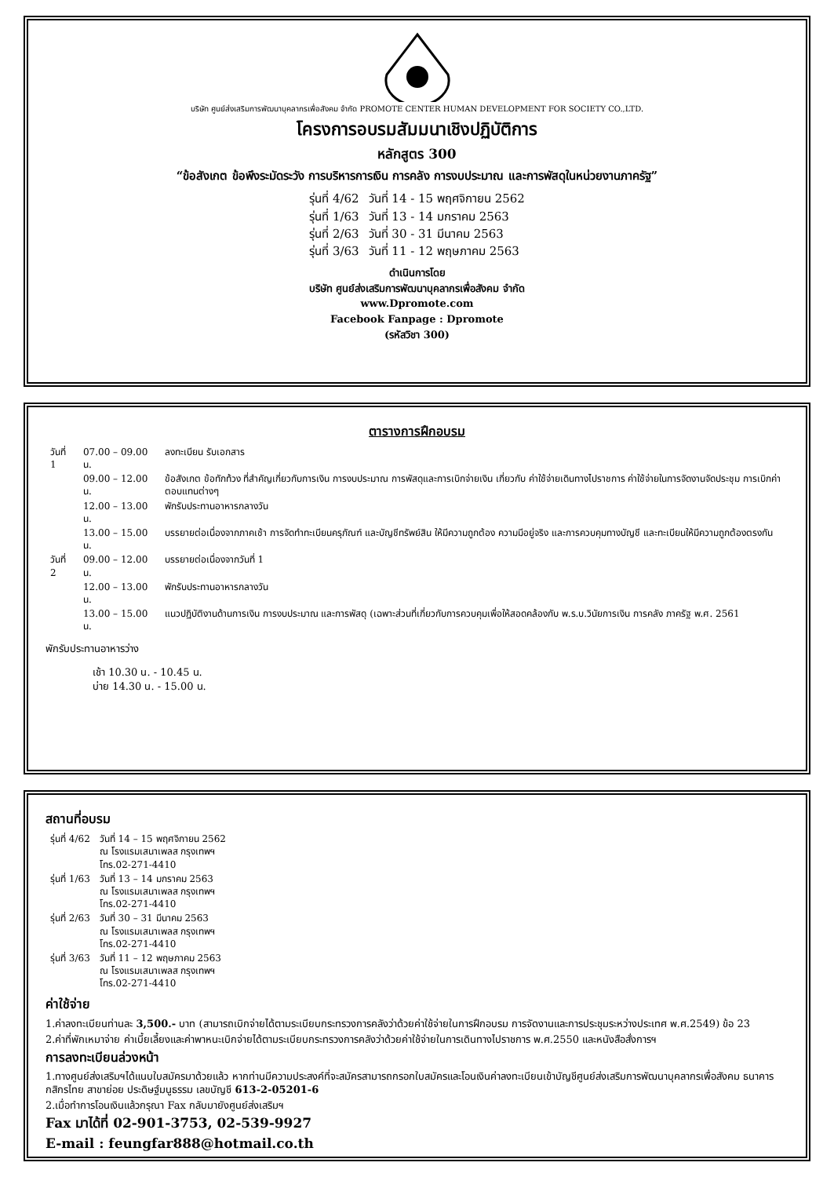บริษัท ศูนย์ส่งเสริมการพัฒนาบุคลากรเพื่อสังคม จำกัด PROMOTE CENTER HUMAN DEVELOPMENT FOR SOCIETY CO.,LTD.
โครงการอบรมสัมมนาเชิงปฏิบัติการ
หลักสูตร 300
“ข้อสังเกต ข้อพึงระมัดระวัง การบริหารการเงิน การคลัง การงบประมาณ และการพัสดุในหน่วยงานภาครัฐ”
| รุ่นที่ 4/62 | วันที่ 14 - 15 พฤศจิกายน 2562 |
| รุ่นที่ 1/63 | วันที่ 13 - 14 มกราคม 2563 |
| รุ่นที่ 2/63 | วันที่ 30 - 31 มีนาคม 2563 |
| รุ่นที่ 3/63 | วันที่ 11 - 12 พฤษภาคม 2563 |
ดำเนินการโดย
บริษัท ศูนย์ส่งเสริมการพัฒนาบุคลากรเพื่อสังคม จำกัด
www.Dpromote.com
Facebook Fanpage : Dpromote
(รหัสวิชา 300)
ตารางการฝึกอบรม
| วันที่ 1 | 07.00 – 09.00 น. | ลงทะเบียน รับเอกสาร |
| | 09.00 – 12.00 น. | ข้อสังเกต ข้อทักท้วง ที่สำคัญเกี่ยวกับการเงิน การงบประมาณ การพัสดุและการเบิกจ่ายเงิน เกี่ยวกับ ค่าใช้จ่ายเดินทางไปราชการ ค่าใช้จ่ายในการจัดงานจัดประชุม การเบิกค่าตอบแทนต่างๆ |
| | 12.00 – 13.00 น. | พักรับประทานอาหารกลางวัน |
| | 13.00 – 15.00 น. | บรรยายต่อเนื่องจากภาคเช้า การจัดทำทะเบียนครุภัณฑ์ และบัญชีทรัพย์สิน ให้มีความถูกต้อง ความมีอยู่จริง และการควบคุมทางบัญชี และทะเบียนให้มีความถูกต้องตรงกัน |
| วันที่ 2 | 09.00 – 12.00 น. | บรรยายต่อเนื่องจากวันที่ 1 |
| | 12.00 – 13.00 น. | พักรับประทานอาหารกลางวัน |
| | 13.00 – 15.00 น. | แนวปฏิบัติงานด้านการเงิน การงบประมาณ และการพัสดุ (เฉพาะส่วนที่เกี่ยวกับการควบคุมเพื่อให้สอดคล้องกับ พ.ร.บ.วินัยการเงิน การคลัง ภาครัฐ พ.ศ. 2561 |
พักรับประทานอาหารว่าง
เช้า 10.30 น. - 10.45 น.
บ่าย 14.30 น. - 15.00 น.
สถานที่อบรม
| รุ่นที่ 4/62 | วันที่ 14 – 15 พฤศจิกายน 2562 ณ โรงแรมเสนาเพลส กรุงเทพฯ โทร.02-271-4410 |
| รุ่นที่ 1/63 | วันที่ 13 – 14 มกราคม 2563 ณ โรงแรมเสนาเพลส กรุงเทพฯ โทร.02-271-4410 |
| รุ่นที่ 2/63 | วันที่ 30 – 31 มีนาคม 2563 ณ โรงแรมเสนาเพลส กรุงเทพฯ โทร.02-271-4410 |
| รุ่นที่ 3/63 | วันที่ 11 – 12 พฤษภาคม 2563 ณ โรงแรมเสนาเพลส กรุงเทพฯ โทร.02-271-4410 |
ค่าใช้จ่าย
1.ค่าลงทะเบียนท่านละ 3,500.- บาท (สามารถเบิกจ่ายได้ตามระเบียบกระทรวงการคลังว่าด้วยค่าใช้จ่ายในการฝึกอบรม การจัดงานและการประชุมระหว่างประเทศ พ.ศ.2549) ข้อ 23
2.ค่าที่พักเหมาจ่าย ค่าเบี้ยเลี้ยงและค่าพาหนะเบิกจ่ายได้ตามระเบียบกระทรวงการคลังว่าด้วยค่าใช้จ่ายในการเดินทางไปราชการ พ.ศ.2550 และหนังสือสั่งการฯ
การลงทะเบียนล่วงหน้า
1.ทางศูนย์ส่งเสริมฯได้แนบใบสมัครมาด้วยแล้ว หากท่านมีความประสงค์ที่จะสมัครสามารถกรอกใบสมัครและโอนเงินค่าลงทะเบียนเข้าบัญชีศูนย์ส่งเสริมการพัฒนาบุคลากรเพื่อสังคม ธนาคารกสิกรไทย สาขาย่อย ประดิษฐ์มนูธรรม เลขบัญชี 613-2-05201-6
2.เมื่อทำการโอนเงินแล้วกรุณา Fax กลับมายังศูนย์ส่งเสริมฯ
Fax มาได้ที่ 02-901-3753, 02-539-9927
E-mail : feungfar888@hotmail.co.th